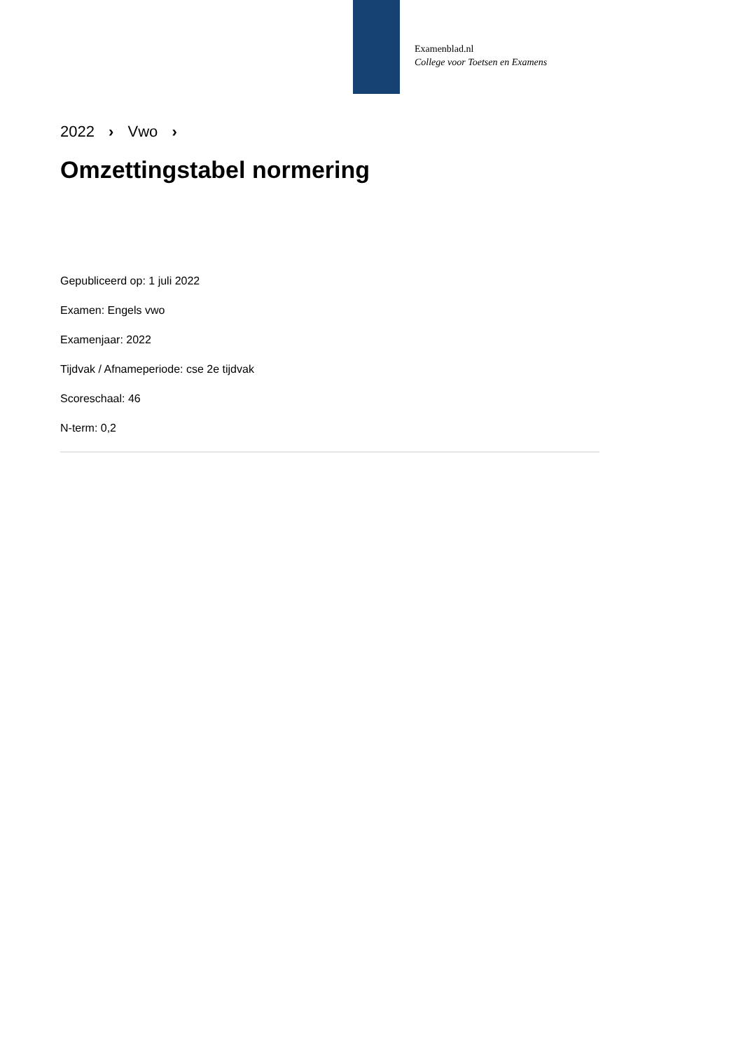Examenblad.nl
College voor Toetsen en Examens
2022 › Vwo ›
Omzettingstabel normering
Gepubliceerd op: 1 juli 2022
Examen: Engels vwo
Examenjaar: 2022
Tijdvak / Afnameperiode: cse 2e tijdvak
Scoreschaal: 46
N-term: 0,2